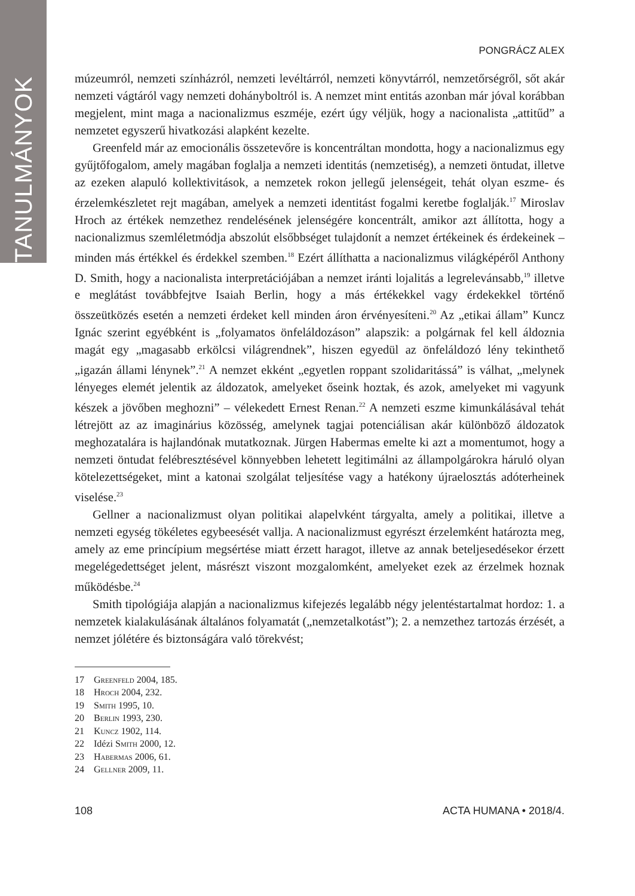TANULMÁNYOK
PONGRÁCZ ALEX
múzeumról, nemzeti színházról, nemzeti levéltárról, nemzeti könyvtárról, nemzetőrségről, sőt akár nemzeti vágtáról vagy nemzeti dohányboltról is. A nemzet mint entitás azonban már jóval korábban megjelent, mint maga a nacionalizmus eszméje, ezért úgy véljük, hogy a nacionalista „attitűd” a nemzetet egyszerű hivatkozási alapként kezelte.
Greenfeld már az emocionális összetevőre is koncentráltan mondotta, hogy a nacionalizmus egy gyűjtőfogalom, amely magában foglalja a nemzeti identitás (nemzetiség), a nemzeti öntudat, illetve az ezeken alapuló kollektivitások, a nemzetek rokon jellegű jelenségeit, tehát olyan eszme- és érzelemkészletet rejt magában, amelyek a nemzeti identitást fogalmi keretbe foglalják.<sup>17</sup> Miroslav Hroch az értékek nemzethez rendelésének jelenségére koncentrált, amikor azt állította, hogy a nacionalizmus szemléletmódja abszolút elsőbbséget tulajdonít a nemzet értékeinek és érdekeinek – minden más értékkel és érdekkel szemben.<sup>18</sup> Ezért állíthatta a nacionalizmus világképéről Anthony D. Smith, hogy a nacionalista interpretációjában a nemzet iránti lojalitás a legrelevánsabb,<sup>19</sup> illetve e meglátást továbbfejtve Isaiah Berlin, hogy a más értékekkel vagy érdekekkel történő összeütközés esetén a nemzeti érdeket kell minden áron érvényesíteni.<sup>20</sup> Az „etikai állam” Kuncz Ignác szerint egyébként is „folyamatos önfeláldozáson” alapszik: a polgárnak fel kell áldoznia magát egy „magasabb erkölcsi világrendnek”, hiszen egyedül az önfeláldozó lény tekinthető „igazán állami lénynek”.<sup>21</sup> A nemzet ekként „egyetlen roppant szolidaritássá” is válhat, „melynek lényeges elemét jelentik az áldozatok, amelyeket őseink hoztak, és azok, amelyeket mi vagyunk készek a jövőben meghozni” – vélekedett Ernest Renan.<sup>22</sup> A nemzeti eszme kimunkálásával tehát létrejött az az imaginárius közösség, amelynek tagjai potenciálisan akár különböző áldozatok meghozatalára is hajlandónak mutatkoznak. Jürgen Habermas emelte ki azt a momentumot, hogy a nemzeti öntudat felébresztésével könnyebben lehetett legitimálni az állampolgárokra háruló olyan kötelezettségeket, mint a katonai szolgálat teljesítése vagy a hatékony újraelosztás adóterheinek viselése.<sup>23</sup>
Gellner a nacionalizmust olyan politikai alapelvként tárgyalta, amely a politikai, illetve a nemzeti egység tökéletes egybeesését vallja. A nacionalizmust egyrészt érzelemként határozta meg, amely az eme princípium megsértése miatt érzett haragot, illetve az annak beteljesedésekor érzett megelégedettséget jelent, másrészt viszont mozgalomként, amelyeket ezek az érzelmek hoznak működésbe.<sup>24</sup>
Smith tipológiája alapján a nacionalizmus kifejezés legalább négy jelentéstartalmat hordoz: 1. a nemzetek kialakulásának általános folyamatát („nemzetalkotást”); 2. a nemzethez tartozás érzését, a nemzet jólétére és biztonságára való törekvést;
17 Greenfeld 2004, 185.
18 Hroch 2004, 232.
19 Smith 1995, 10.
20 Berlin 1993, 230.
21 Kuncz 1902, 114.
22 Idézi Smith 2000, 12.
23 Habermas 2006, 61.
24 Gellner 2009, 11.
108 ACTA HUMANA • 2018/4.